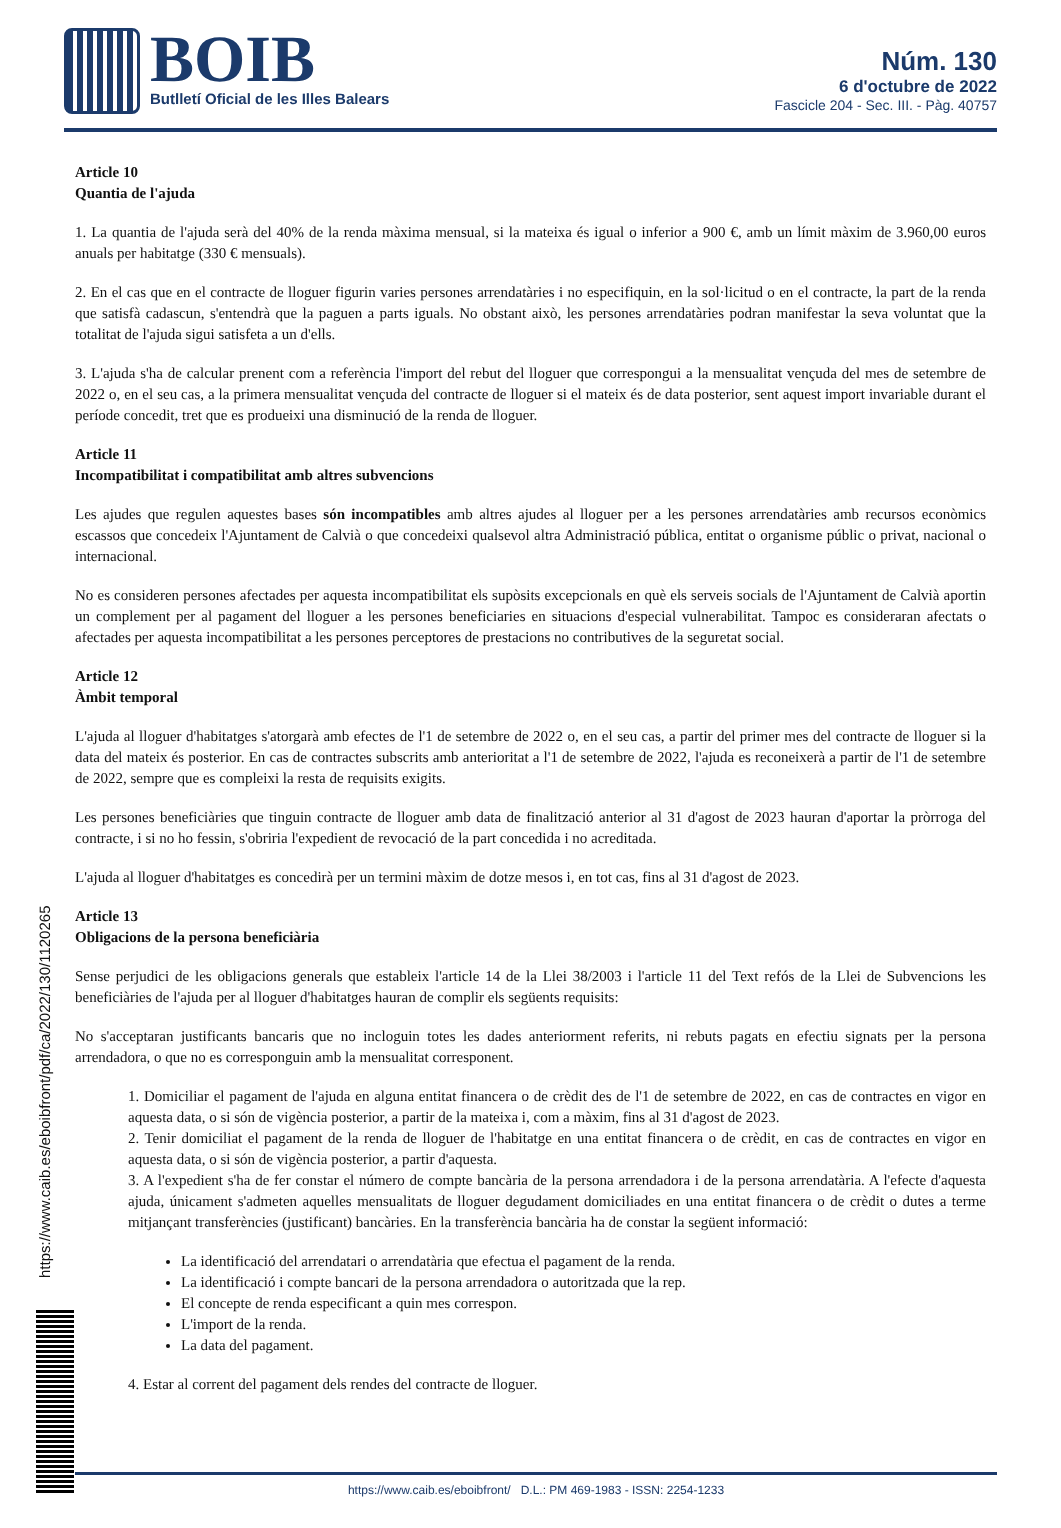BOIB
Butlletí Oficial de les Illes Balears
Núm. 130
6 d'octubre de 2022
Fascicle 204 - Sec. III. - Pàg. 40757
Article 10
Quantia de l'ajuda
1. La quantia de l'ajuda serà del 40% de la renda màxima mensual, si la mateixa és igual o inferior a 900 €, amb un límit màxim de 3.960,00 euros anuals per habitatge (330 € mensuals).
2. En el cas que en el contracte de lloguer figurin varies persones arrendatàries i no especifiquin, en la sol·licitud o en el contracte, la part de la renda que satisfà cadascun, s'entendrà que la paguen a parts iguals. No obstant això, les persones arrendatàries podran manifestar la seva voluntat que la totalitat de l'ajuda sigui satisfeta a un d'ells.
3. L'ajuda s'ha de calcular prenent com a referència l'import del rebut del lloguer que correspongui a la mensualitat vençuda del mes de setembre de 2022 o, en el seu cas, a la primera mensualitat vençuda del contracte de lloguer si el mateix és de data posterior, sent aquest import invariable durant el període concedit, tret que es produeixi una disminució de la renda de lloguer.
Article 11
Incompatibilitat i compatibilitat amb altres subvencions
Les ajudes que regulen aquestes bases són incompatibles amb altres ajudes al lloguer per a les persones arrendatàries amb recursos econòmics escassos que concedeix l'Ajuntament de Calvià o que concedeixi qualsevol altra Administració pública, entitat o organisme públic o privat, nacional o internacional.
No es consideren persones afectades per aquesta incompatibilitat els supòsits excepcionals en què els serveis socials de l'Ajuntament de Calvià aportin un complement per al pagament del lloguer a les persones beneficiaries en situacions d'especial vulnerabilitat. Tampoc es consideraran afectats o afectades per aquesta incompatibilitat a les persones perceptores de prestacions no contributives de la seguretat social.
Article 12
Àmbit temporal
L'ajuda al lloguer d'habitatges s'atorgarà amb efectes de l'1 de setembre de 2022 o, en el seu cas, a partir del primer mes del contracte de lloguer si la data del mateix és posterior. En cas de contractes subscrits amb anterioritat a l'1 de setembre de 2022, l'ajuda es reconeixerà a partir de l'1 de setembre de 2022, sempre que es compleixi la resta de requisits exigits.
Les persones beneficiàries que tinguin contracte de lloguer amb data de finalització anterior al 31 d'agost de 2023 hauran d'aportar la pròrroga del contracte, i si no ho fessin, s'obriria l'expedient de revocació de la part concedida i no acreditada.
L'ajuda al lloguer d'habitatges es concedirà per un termini màxim de dotze mesos i, en tot cas, fins al 31 d'agost de 2023.
Article 13
Obligacions de la persona beneficiària
Sense perjudici de les obligacions generals que estableix l'article 14 de la Llei 38/2003 i l'article 11 del Text refós de la Llei de Subvencions les beneficiàries de l'ajuda per al lloguer d'habitatges hauran de complir els següents requisits:
No s'acceptaran justificants bancaris que no incloguin totes les dades anteriorment referits, ni rebuts pagats en efectiu signats per la persona arrendadora, o que no es corresponguin amb la mensualitat corresponent.
1. Domiciliar el pagament de l'ajuda en alguna entitat financera o de crèdit des de l'1 de setembre de 2022, en cas de contractes en vigor en aquesta data, o si són de vigència posterior, a partir de la mateixa i, com a màxim, fins al 31 d'agost de 2023.
2. Tenir domiciliat el pagament de la renda de lloguer de l'habitatge en una entitat financera o de crèdit, en cas de contractes en vigor en aquesta data, o si són de vigència posterior, a partir d'aquesta.
3. A l'expedient s'ha de fer constar el número de compte bancària de la persona arrendadora i de la persona arrendatària. A l'efecte d'aquesta ajuda, únicament s'admeten aquelles mensualitats de lloguer degudament domiciliades en una entitat financera o de crèdit o dutes a terme mitjançant transferències (justificant) bancàries. En la transferència bancària ha de constar la següent informació:
La identificació del arrendatari o arrendatària que efectua el pagament de la renda.
La identificació i compte bancari de la persona arrendadora o autoritzada que la rep.
El concepte de renda especificant a quin mes correspon.
L'import de la renda.
La data del pagament.
4. Estar al corrent del pagament dels rendes del contracte de lloguer.
https://www.caib.es/eboibfront/pdf/ca/2022/130/1120265
https://www.caib.es/eboibfront/ D.L.: PM 469-1983 - ISSN: 2254-1233